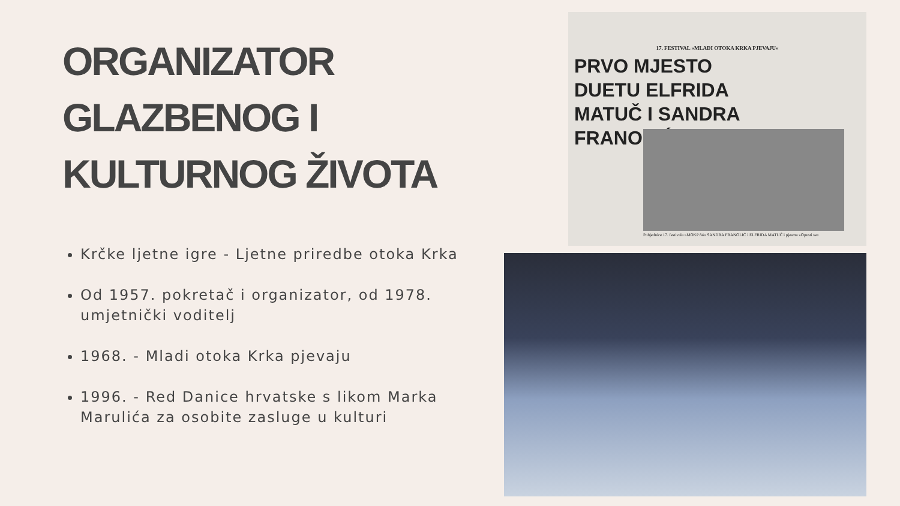ORGANIZATOR GLAZBENOG I KULTURNOG ŽIVOTA
Krčke ljetne igre - Ljetne priredbe otoka Krka
Od 1957. pokretač i organizator, od 1978. umjetnički voditelj
1968. - Mladi otoka Krka pjevaju
1996. - Red Danice hrvatske s likom Marka Marulića za osobite zasluge u kulturi
17. FESTIVAL »MLADI OTOKA KRKA PJEVAJU«
PRVO MJESTO DUETU ELFRIDA MATUČ I SANDRA FRANOLIĆ
Pobjednice 17. festivala »MOKP 84« SANDRA FRANOLIĆ i ELFRIDA MATUČ i pjesma »Opusti se«